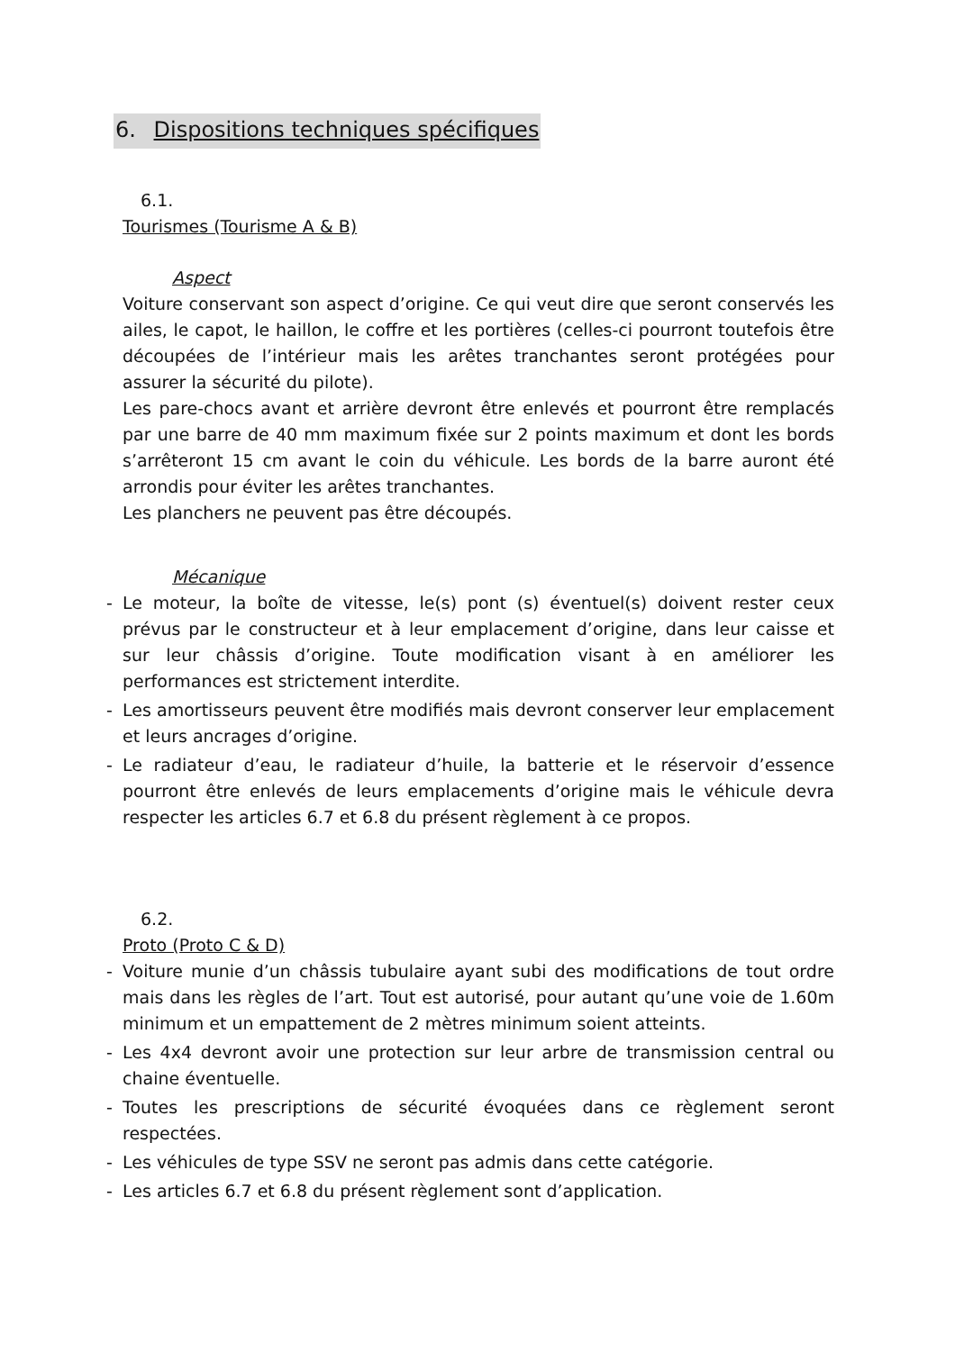6. Dispositions techniques spécifiques
6.1.
Tourismes (Tourisme A & B)
Aspect
Voiture conservant son aspect d’origine. Ce qui veut dire que seront conservés les ailes, le capot, le haillon, le coffre et les portières (celles-ci pourront toutefois être découpées de l’intérieur mais les arêtes tranchantes seront protégées pour assurer la sécurité du pilote).
Les pare-chocs avant et arrière devront être enlevés et pourront être remplacés par une barre de 40 mm maximum fixée sur 2 points maximum et dont les bords s’arrêteront 15 cm avant le coin du véhicule. Les bords de la barre auront été arrondis pour éviter les arêtes tranchantes.
Les planchers ne peuvent pas être découpés.
Mécanique
- Le moteur, la boîte de vitesse, le(s) pont (s) éventuel(s) doivent rester ceux prévus par le constructeur et à leur emplacement d’origine, dans leur caisse et sur leur châssis d’origine. Toute modification visant à en améliorer les performances est strictement interdite.
- Les amortisseurs peuvent être modifiés mais devront conserver leur emplacement et leurs ancrages d’origine.
- Le radiateur d’eau, le radiateur d’huile, la batterie et le réservoir d’essence pourront être enlevés de leurs emplacements d’origine mais le véhicule devra respecter les articles 6.7 et 6.8 du présent règlement à ce propos.
6.2.
Proto (Proto C & D)
- Voiture munie d’un châssis tubulaire ayant subi des modifications de tout ordre mais dans les règles de l’art. Tout est autorisé, pour autant qu’une voie de 1.60m minimum et un empattement de 2 mètres minimum soient atteints.
- Les 4x4 devront avoir une protection sur leur arbre de transmission central ou chaine éventuelle.
- Toutes les prescriptions de sécurité évoquées dans ce règlement seront respectées.
- Les véhicules de type SSV ne seront pas admis dans cette catégorie.
- Les articles 6.7 et 6.8 du présent règlement sont d’application.